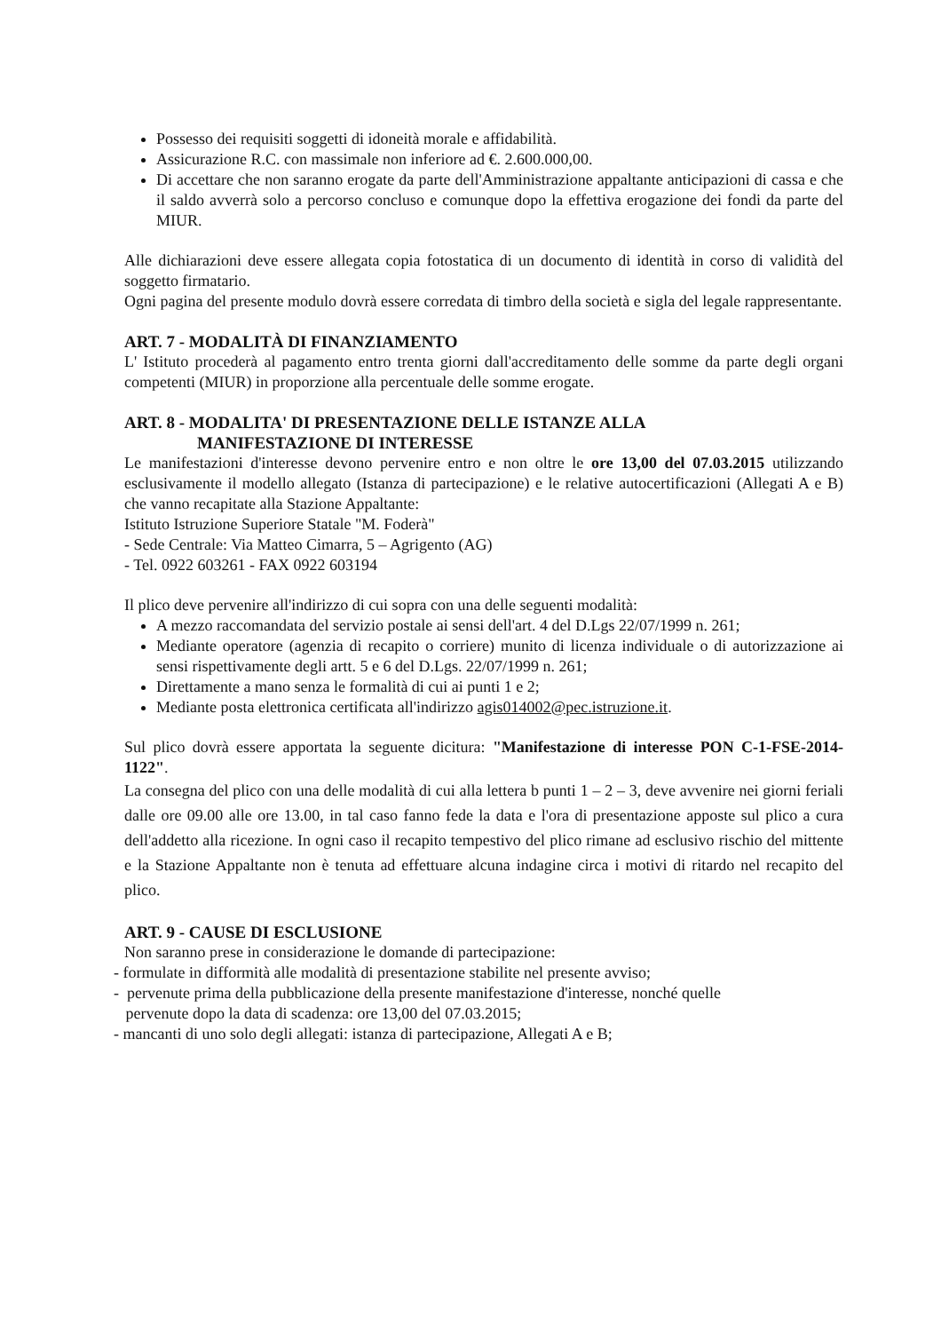Possesso dei requisiti soggetti di idoneità morale e affidabilità.
Assicurazione R.C. con massimale non inferiore ad €. 2.600.000,00.
Di accettare che non saranno erogate da parte dell'Amministrazione appaltante anticipazioni di cassa e che il saldo avverrà solo a percorso concluso e comunque dopo la effettiva erogazione dei fondi da parte del MIUR.
Alle dichiarazioni deve essere allegata copia fotostatica di un documento di identità in corso di validità del soggetto firmatario.
Ogni pagina del presente modulo dovrà essere corredata di timbro della società e sigla del legale rappresentante.
ART. 7 - MODALITÀ DI FINANZIAMENTO
L' Istituto procederà al pagamento entro trenta giorni dall'accreditamento delle somme da parte degli organi competenti (MIUR) in proporzione alla percentuale delle somme erogate.
ART. 8 - MODALITA' DI PRESENTAZIONE DELLE ISTANZE ALLA
MANIFESTAZIONE DI INTERESSE
Le manifestazioni d'interesse devono pervenire entro e non oltre le ore 13,00 del 07.03.2015 utilizzando esclusivamente il modello allegato (Istanza di partecipazione) e le relative autocertificazioni (Allegati A e B) che vanno recapitate alla Stazione Appaltante:
Istituto Istruzione Superiore Statale "M. Foderà"
- Sede Centrale: Via Matteo Cimarra, 5 – Agrigento (AG)
- Tel. 0922 603261 - FAX 0922 603194
Il plico deve pervenire all'indirizzo di cui sopra con una delle seguenti modalità:
A mezzo raccomandata del servizio postale ai sensi dell'art. 4 del D.Lgs 22/07/1999 n. 261;
Mediante operatore (agenzia di recapito o corriere) munito di licenza individuale o di autorizzazione ai sensi rispettivamente degli artt. 5 e 6 del D.Lgs. 22/07/1999 n. 261;
Direttamente a mano senza le formalità di cui ai punti 1 e 2;
Mediante posta elettronica certificata all'indirizzo agis014002@pec.istruzione.it.
Sul plico dovrà essere apportata la seguente dicitura: "Manifestazione di interesse PON C-1-FSE-2014-1122".
La consegna del plico con una delle modalità di cui alla lettera b punti 1 – 2 – 3, deve avvenire nei giorni feriali dalle ore 09.00 alle ore 13.00, in tal caso fanno fede la data e l'ora di presentazione apposte sul plico a cura dell'addetto alla ricezione. In ogni caso il recapito tempestivo del plico rimane ad esclusivo rischio del mittente e la Stazione Appaltante non è tenuta ad effettuare alcuna indagine circa i motivi di ritardo nel recapito del plico.
ART. 9 - CAUSE DI ESCLUSIONE
Non saranno prese in considerazione le domande di partecipazione:
- formulate in difformità alle modalità di presentazione stabilite nel presente avviso;
- pervenute prima della pubblicazione della presente manifestazione d'interesse, nonché quelle
pervenute dopo la data di scadenza: ore 13,00 del 07.03.2015;
- mancanti di uno solo degli allegati: istanza di partecipazione, Allegati A e B;